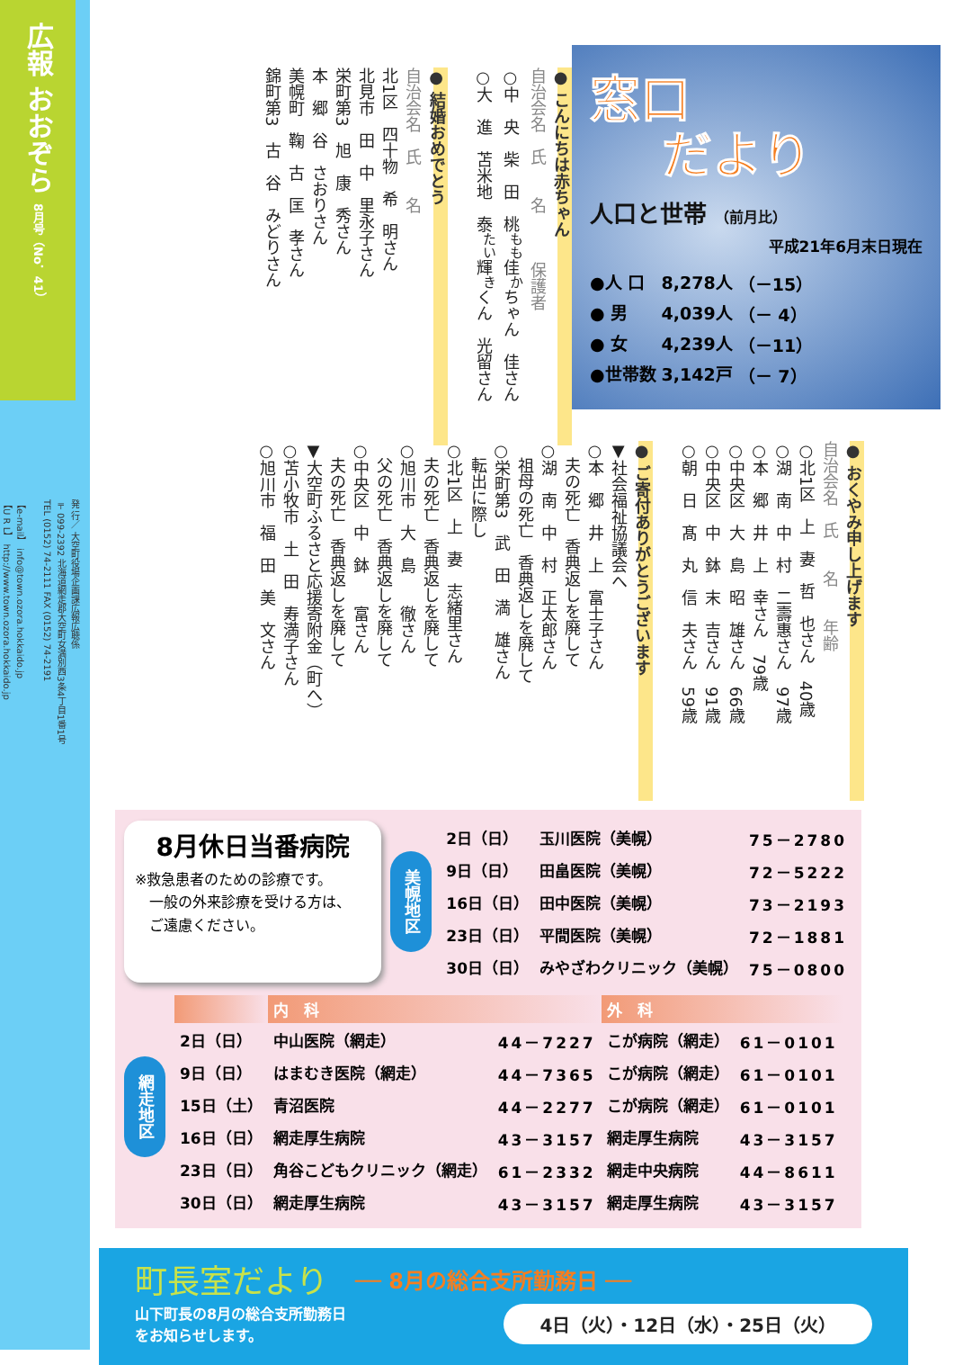広報 おおぞら 8月号（No．41）
発 行／ 大空町役場企画課広報広聴係
〒099-2392 北海道網走郡大空町女満別西3条4丁目1番1号
TEL (0152) 74-2111 FAX (0152) 74-2191
【e-mail】 info@town.ozora.hokkaido.jp
【U R L】 http://www.town.ozora.hokkaido.jp
窓口
だより
人口と世帯 （前月比）
平成21年6月末日現在
| ●人 口 | 8,278人 | （－15） |
| ● 男 | 4,039人 | （－ 4） |
| ● 女 | 4,239人 | （－11） |
| ●世帯数 | 3,142戸 | （－ 7） |
● こんにちは赤ちゃん
自治会名　氏　　名　　　保護者
○中　央　柴　田　桃<sup>もも</sup>佳<sup>か</sup>ちゃん　佳さん
○大　進　苫米地　泰<sup>たい</sup>輝<sup>き</sup>くん　光留さん
　
● 結婚おめでとう
自治会名　氏　　名
北1区　四十物　希　明さん
北見市　田　中　里永子さん
栄町第3　旭　康　秀さん
本　郷　谷　さおりさん
美幌町　鞠　古　匡　孝さん
錦町第3　古　谷　みどりさん
● おくやみ申し上げます
自治会名　氏　　名　　年齢
○北1区　上　妻　哲　也さん　40歳
○湖　南　中　村　二壽惠さん　97歳
○本　郷　井　上　幸さん　79歳
○中央区　大　島　昭　雄さん　66歳
○中央区　中　鉢　末　吉さん　91歳
○朝　日　髙　丸　信　夫さん　59歳
　
● ご寄付ありがとうございます
▼社会福祉協議会へ
○本　郷　井　上　富士子さん
　夫の死亡　香典返しを廃して
○湖　南　中　村　正太郎さん
　祖母の死亡　香典返しを廃して
○栄町第3　武　田　満　雄さん
　転出に際し
○北1区　上　妻　志緒里さん
　夫の死亡　香典返しを廃して
○旭川市　大　島　　徹さん
　父の死亡　香典返しを廃して
○中央区　中　鉢　　富さん
　夫の死亡　香典返しを廃して
▼大空町ふるさと応援寄附金（町へ）
○苫小牧市　土　田　寿満子さん
○旭川市　福　田　美　文さん
8月休日当番病院
※救急患者のための診療です。
　一般の外来診療を受ける方は、
　ご遠慮ください。
美幌地区
| 2日（日） | 玉川医院（美幌） | 75－2780 |
| 9日（日） | 田畠医院（美幌） | 72－5222 |
| 16日（日） | 田中医院（美幌） | 73－2193 |
| 23日（日） | 平間医院（美幌） | 72－1881 |
| 30日（日） | みやざわクリニック（美幌） | 75－0800 |
網走地区
| | 内 科 | | 外 科 | |
| --- | --- | --- | --- | --- |
| 2日（日） | 中山医院（網走） | 44－7227 | こが病院（網走） | 61－0101 |
| 9日（日） | はまむき医院（網走） | 44－7365 | こが病院（網走） | 61－0101 |
| 15日（土） | 青沼医院 | 44－2277 | こが病院（網走） | 61－0101 |
| 16日（日） | 網走厚生病院 | 43－3157 | 網走厚生病院 | 43－3157 |
| 23日（日） | 角谷こどもクリニック（網走） | 61－2332 | 網走中央病院 | 44－8611 |
| 30日（日） | 網走厚生病院 | 43－3157 | 網走厚生病院 | 43－3157 |
町長室だより ── 8月の総合支所勤務日 ──
山下町長の8月の総合支所勤務日
をお知らせします。
4日（火）・12日（水）・25日（火）